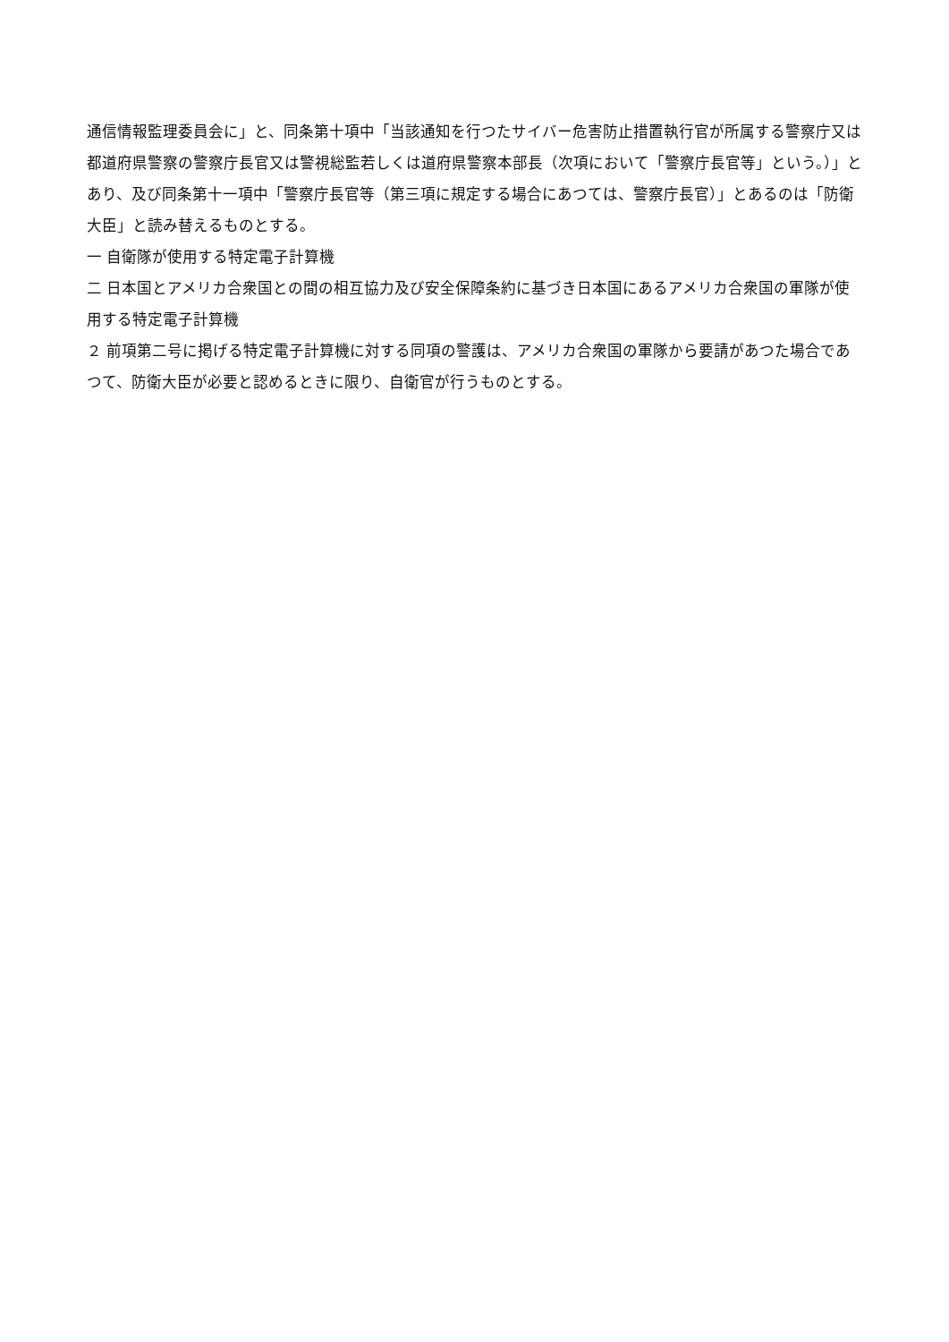通信情報監理委員会に」と、同条第十項中「当該通知を行つたサイバー危害防止措置執行官が所属する警察庁又は都道府県警察の警察庁長官又は警視総監若しくは道府県警察本部長（次項において「警察庁長官等」という。）」とあり、及び同条第十一項中「警察庁長官等（第三項に規定する場合にあつては、警察庁長官）」とあるのは「防衛大臣」と読み替えるものとする。
一 自衛隊が使用する特定電子計算機
二 日本国とアメリカ合衆国との間の相互協力及び安全保障条約に基づき日本国にあるアメリカ合衆国の軍隊が使用する特定電子計算機
２ 前項第二号に掲げる特定電子計算機に対する同項の警護は、アメリカ合衆国の軍隊から要請があつた場合であつて、防衛大臣が必要と認めるときに限り、自衛官が行うものとする。